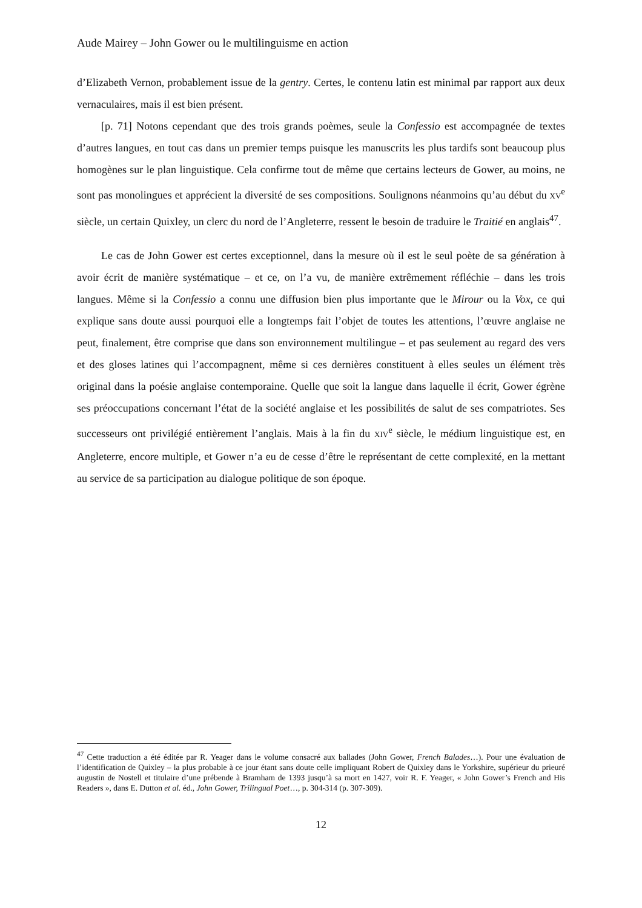Aude Mairey – John Gower ou le multilinguisme en action
d’Elizabeth Vernon, probablement issue de la gentry. Certes, le contenu latin est minimal par rapport aux deux vernaculaires, mais il est bien présent.
[p. 71] Notons cependant que des trois grands poèmes, seule la Confessio est accompagnée de textes d’autres langues, en tout cas dans un premier temps puisque les manuscrits les plus tardifs sont beaucoup plus homogènes sur le plan linguistique. Cela confirme tout de même que certains lecteurs de Gower, au moins, ne sont pas monolingues et apprécient la diversité de ses compositions. Soulignons néanmoins qu’au début du XV<sup>e</sup> siècle, un certain Quixley, un clerc du nord de l’Angleterre, ressent le besoin de traduire le Traitié en anglais<sup>47</sup>.
Le cas de John Gower est certes exceptionnel, dans la mesure où il est le seul poète de sa génération à avoir écrit de manière systématique – et ce, on l’a vu, de manière extrêmement réfléchie – dans les trois langues. Même si la Confessio a connu une diffusion bien plus importante que le Mirour ou la Vox, ce qui explique sans doute aussi pourquoi elle a longtemps fait l’objet de toutes les attentions, l’œuvre anglaise ne peut, finalement, être comprise que dans son environnement multilingue – et pas seulement au regard des vers et des gloses latines qui l’accompagnent, même si ces dernières constituent à elles seules un élément très original dans la poésie anglaise contemporaine. Quelle que soit la langue dans laquelle il écrit, Gower égrène ses préoccupations concernant l’état de la société anglaise et les possibilités de salut de ses compatriotes. Ses successeurs ont privilégié entièrement l’anglais. Mais à la fin du XIV<sup>e</sup> siècle, le médium linguistique est, en Angleterre, encore multiple, et Gower n’a eu de cesse d’être le représentant de cette complexité, en la mettant au service de sa participation au dialogue politique de son époque.
<sup>47</sup> Cette traduction a été éditée par R. Yeager dans le volume consacré aux ballades (John Gower, French Balades…). Pour une évaluation de l’identification de Quixley – la plus probable à ce jour étant sans doute celle impliquant Robert de Quixley dans le Yorkshire, supérieur du prieuré augustin de Nostell et titulaire d’une prébende à Bramham de 1393 jusqu’à sa mort en 1427, voir R. F. Yeager, « John Gower’s French and His Readers », dans E. Dutton et al. éd., John Gower, Trilingual Poet…, p. 304-314 (p. 307-309).
12